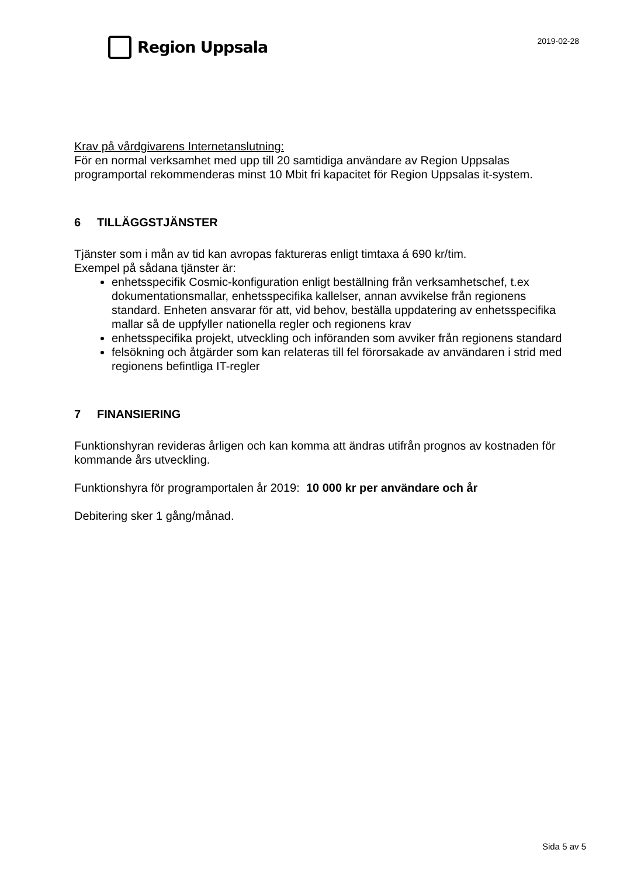Region Uppsala
2019-02-28
Krav på vårdgivarens Internetanslutning:
För en normal verksamhet med upp till 20 samtidiga användare av Region Uppsalas programportal rekommenderas minst 10 Mbit fri kapacitet för Region Uppsalas it-system.
6 TILLÄGGSTJÄNSTER
Tjänster som i mån av tid kan avropas faktureras enligt timtaxa á 690 kr/tim.
Exempel på sådana tjänster är:
enhetsspecifik Cosmic-konfiguration enligt beställning från verksamhetschef, t.ex dokumentationsmallar, enhetsspecifika kallelser, annan avvikelse från regionens standard. Enheten ansvarar för att, vid behov, beställa uppdatering av enhetsspecifika mallar så de uppfyller nationella regler och regionens krav
enhetsspecifika projekt, utveckling och införanden som avviker från regionens standard
felsökning och åtgärder som kan relateras till fel förorsakade av användaren i strid med regionens befintliga IT-regler
7 FINANSIERING
Funktionshyran revideras årligen och kan komma att ändras utifrån prognos av kostnaden för kommande års utveckling.
Funktionshyra för programportalen år 2019: 10 000 kr per användare och år
Debitering sker 1 gång/månad.
Sida 5 av 5